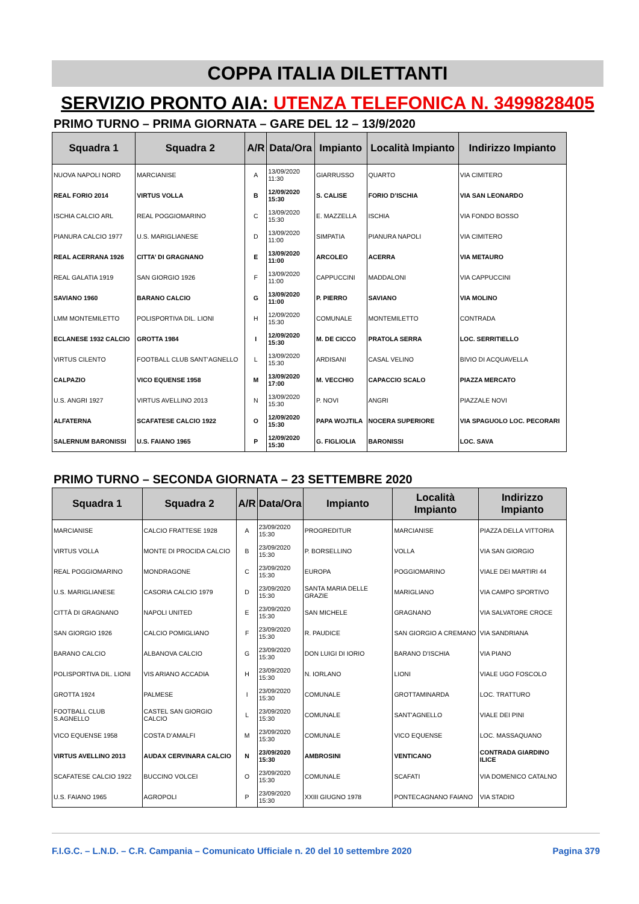COPPA ITALIA DILETTANTI
SERVIZIO PRONTO AIA: UTENZA TELEFONICA N. 3499828405
PRIMO TURNO – PRIMA GIORNATA – GARE DEL 12 – 13/9/2020
| Squadra 1 | Squadra 2 | A/R | Data/Ora | Impianto | Località Impianto | Indirizzo Impianto |
| --- | --- | --- | --- | --- | --- | --- |
| NUOVA NAPOLI NORD | MARCIANISE | A | 13/09/2020 11:30 | GIARRUSSO | QUARTO | VIA CIMITERO |
| REAL FORIO 2014 | VIRTUS VOLLA | B | 12/09/2020 15:30 | S. CALISE | FORIO D’ISCHIA | VIA SAN LEONARDO |
| ISCHIA CALCIO ARL | REAL POGGIOMARINO | C | 13/09/2020 15:30 | E. MAZZELLA | ISCHIA | VIA FONDO BOSSO |
| PIANURA CALCIO 1977 | U.S. MARIGLIANESE | D | 13/09/2020 11:00 | SIMPATIA | PIANURA NAPOLI | VIA CIMITERO |
| REAL ACERRANA 1926 | CITTA’ DI GRAGNANO | E | 13/09/2020 11:00 | ARCOLEO | ACERRA | VIA METAURO |
| REAL GALATIA 1919 | SAN GIORGIO 1926 | F | 13/09/2020 11:00 | CAPPUCCINI | MADDALONI | VIA CAPPUCCINI |
| SAVIANO 1960 | BARANO CALCIO | G | 13/09/2020 11:00 | P. PIERRO | SAVIANO | VIA MOLINO |
| LMM MONTEMILETTO | POLISPORTIVA DIL. LIONI | H | 12/09/2020 15:30 | COMUNALE | MONTEMILETTO | CONTRADA |
| ECLANESE 1932 CALCIO | GROTTA 1984 | I | 12/09/2020 15:30 | M. DE CICCO | PRATOLA SERRA | LOC. SERRITIELLO |
| VIRTUS CILENTO | FOOTBALL CLUB SANT’AGNELLO | L | 13/09/2020 15:30 | ARDISANI | CASAL VELINO | BIVIO DI ACQUAVELLA |
| CALPAZIO | VICO EQUENSE 1958 | M | 13/09/2020 17:00 | M. VECCHIO | CAPACCIO SCALO | PIAZZA MERCATO |
| U.S. ANGRI 1927 | VIRTUS AVELLINO 2013 | N | 13/09/2020 15:30 | P. NOVI | ANGRI | PIAZZALE NOVI |
| ALFATERNA | SCAFATESE CALCIO 1922 | O | 12/09/2020 15:30 | PAPA WOJTILA | NOCERA SUPERIORE | VIA SPAGUOLO LOC. PECORARI |
| SALERNUM BARONISSI | U.S. FAIANO 1965 | P | 12/09/2020 15:30 | G. FIGLIOLIA | BARONISSI | LOC. SAVA |
PRIMO TURNO – SECONDA GIORNATA – 23 SETTEMBRE 2020
| Squadra 1 | Squadra 2 | A/R | Data/Ora | Impianto | Località Impianto | Indirizzo Impianto |
| --- | --- | --- | --- | --- | --- | --- |
| MARCIANISE | CALCIO FRATTESE 1928 | A | 23/09/2020 15:30 | PROGREDITUR | MARCIANISE | PIAZZA DELLA VITTORIA |
| VIRTUS VOLLA | MONTE DI PROCIDA CALCIO | B | 23/09/2020 15:30 | P. BORSELLINO | VOLLA | VIA SAN GIORGIO |
| REAL POGGIOMARINO | MONDRAGONE | C | 23/09/2020 15:30 | EUROPA | POGGIOMARINO | VIALE DEI MARTIRI 44 |
| U.S. MARIGLIANESE | CASORIA CALCIO 1979 | D | 23/09/2020 15:30 | SANTA MARIA DELLE GRAZIE | MARIGLIANO | VIA CAMPO SPORTIVO |
| CITTÀ DI GRAGNANO | NAPOLI UNITED | E | 23/09/2020 15:30 | SAN MICHELE | GRAGNANO | VIA SALVATORE CROCE |
| SAN GIORGIO 1926 | CALCIO POMIGLIANO | F | 23/09/2020 15:30 | R. PAUDICE | SAN GIORGIO A CREMANO | VIA SANDRIANA |
| BARANO CALCIO | ALBANOVA CALCIO | G | 23/09/2020 15:30 | DON LUIGI DI IORIO | BARANO D’ISCHIA | VIA PIANO |
| POLISPORTIVA DIL. LIONI | VIS ARIANO ACCADIA | H | 23/09/2020 15:30 | N. IORLANO | LIONI | VIALE UGO FOSCOLO |
| GROTTA 1924 | PALMESE | I | 23/09/2020 15:30 | COMUNALE | GROTTAMINARDA | LOC. TRATTURO |
| FOOTBALL CLUB S.AGNELLO | CASTEL SAN GIORGIO CALCIO | L | 23/09/2020 15:30 | COMUNALE | SANT'AGNELLO | VIALE DEI PINI |
| VICO EQUENSE 1958 | COSTA D’AMALFI | M | 23/09/2020 15:30 | COMUNALE | VICO EQUENSE | LOC. MASSAQUANO |
| VIRTUS AVELLINO 2013 | AUDAX CERVINARA CALCIO | N | 23/09/2020 15:30 | AMBROSINI | VENTICANO | CONTRADA GIARDINO ILICE |
| SCAFATESE CALCIO 1922 | BUCCINO VOLCEI | O | 23/09/2020 15:30 | COMUNALE | SCAFATI | VIA DOMENICO CATALNO |
| U.S. FAIANO 1965 | AGROPOLI | P | 23/09/2020 15:30 | XXIII GIUGNO 1978 | PONTECAGNANO FAIANO | VIA STADIO |
F.I.G.C. – L.N.D. – C.R. Campania – Comunicato Ufficiale n. 20 del 10 settembre 2020 Pagina 379